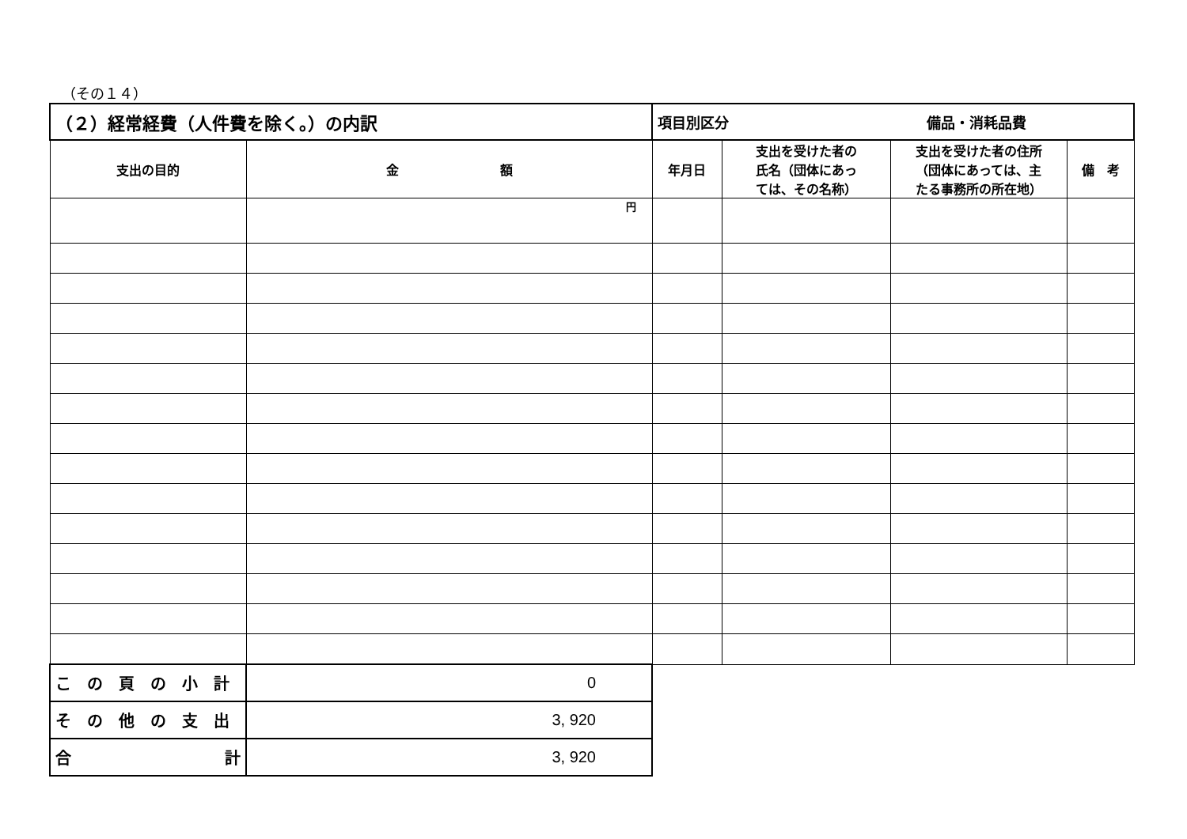（その１４）
| （２）経常経費（人件費を除く。）の内訳 | | 項目別区分 備品・消耗品費 | | | |
| 支出の目的 | 金 額 | 年月日 | 支出を受けた者の 氏名（団体にあっ ては、その名称） | 支出を受けた者の住所 （団体にあっては、主 たる事務所の所在地） | 備 考 |
| | 円 | | | | |
| こ の 頁 の 小 計 | 0 | | | | |
| そ の 他 の 支 出 | 3, 920 | | | | |
| 合 計 | 3, 920 | | | | |